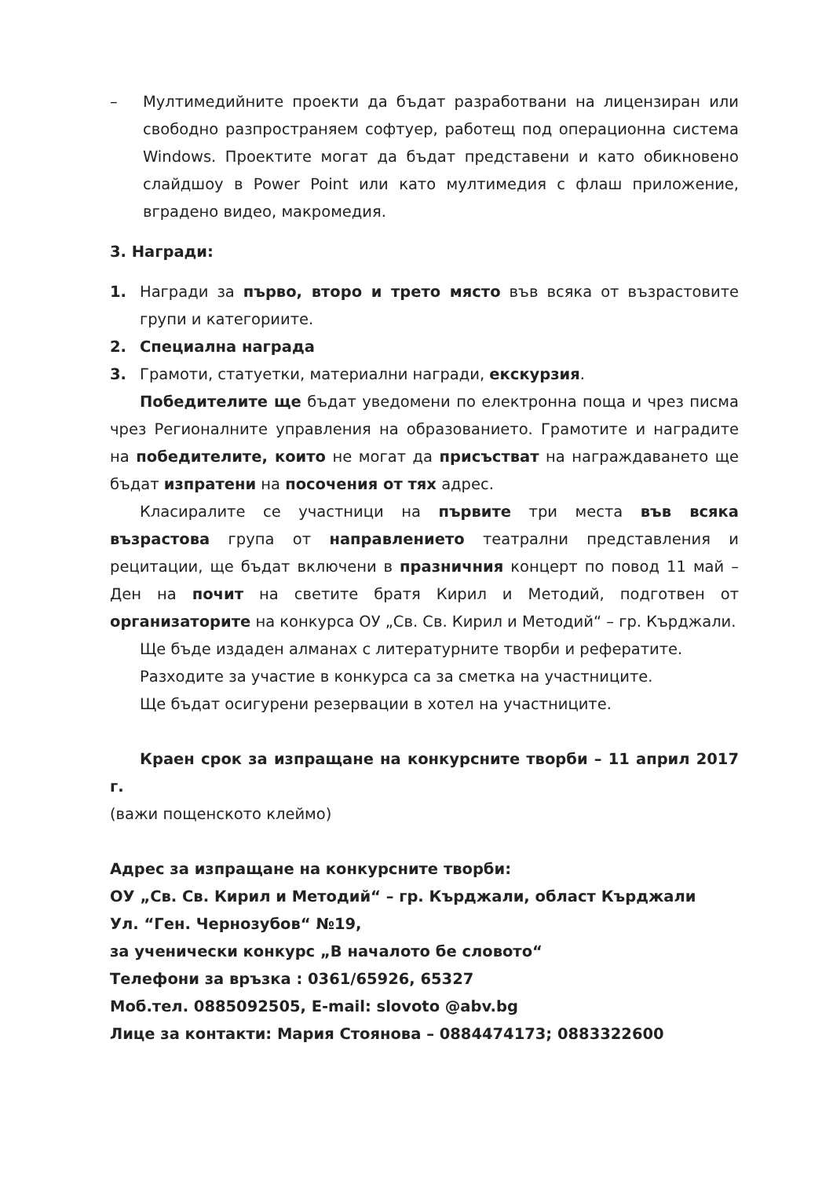– Мултимедийните проекти да бъдат разработвани на лицензиран или свободно разпространяем софтуер, работещ под операционна система Windows. Проектите могат да бъдат представени и като обикновено слайдшоу в Power Point или като мултимедия с флаш приложение, вградено видео, макромедия.
3. Награди:
1. Награди за първо, второ и трето място във всяка от възрастовите групи и категориите.
2. Специална награда
3. Грамоти, статуетки, материални награди, екскурзия.
Победителите ще бъдат уведомени по електронна поща и чрез писма чрез Регионалните управления на образованието. Грамотите и наградите на победителите, които не могат да присъстват на награждаването ще бъдат изпратени на посочения от тях адрес.
Класиралите се участници на първите три места във всяка възрастова група от направлението театрални представления и рецитации, ще бъдат включени в празничния концерт по повод 11 май – Ден на почит на светите братя Кирил и Методий, подготвен от организаторите на конкурса ОУ „Св. Св. Кирил и Методий“ – гр. Кърджали.
Ще бъде издаден алманах с литературните творби и рефератите.
Разходите за участие в конкурса са за сметка на участниците.
Ще бъдат осигурени резервации в хотел на участниците.
Краен срок за изпращане на конкурсните творби – 11 април 2017 г.
(важи пощенското клеймо)
Адрес за изпращане на конкурсните творби:
ОУ „Св. Св. Кирил и Методий“ – гр. Кърджали, област Кърджали
Ул. “Ген. Чернозубов“ №19,
за ученически конкурс „В началото бе словото“
Телефони за връзка : 0361/65926, 65327
Моб.тел. 0885092505, E-mail: slovoto @abv.bg
Лице за контакти: Мария Стоянова – 0884474173; 0883322600